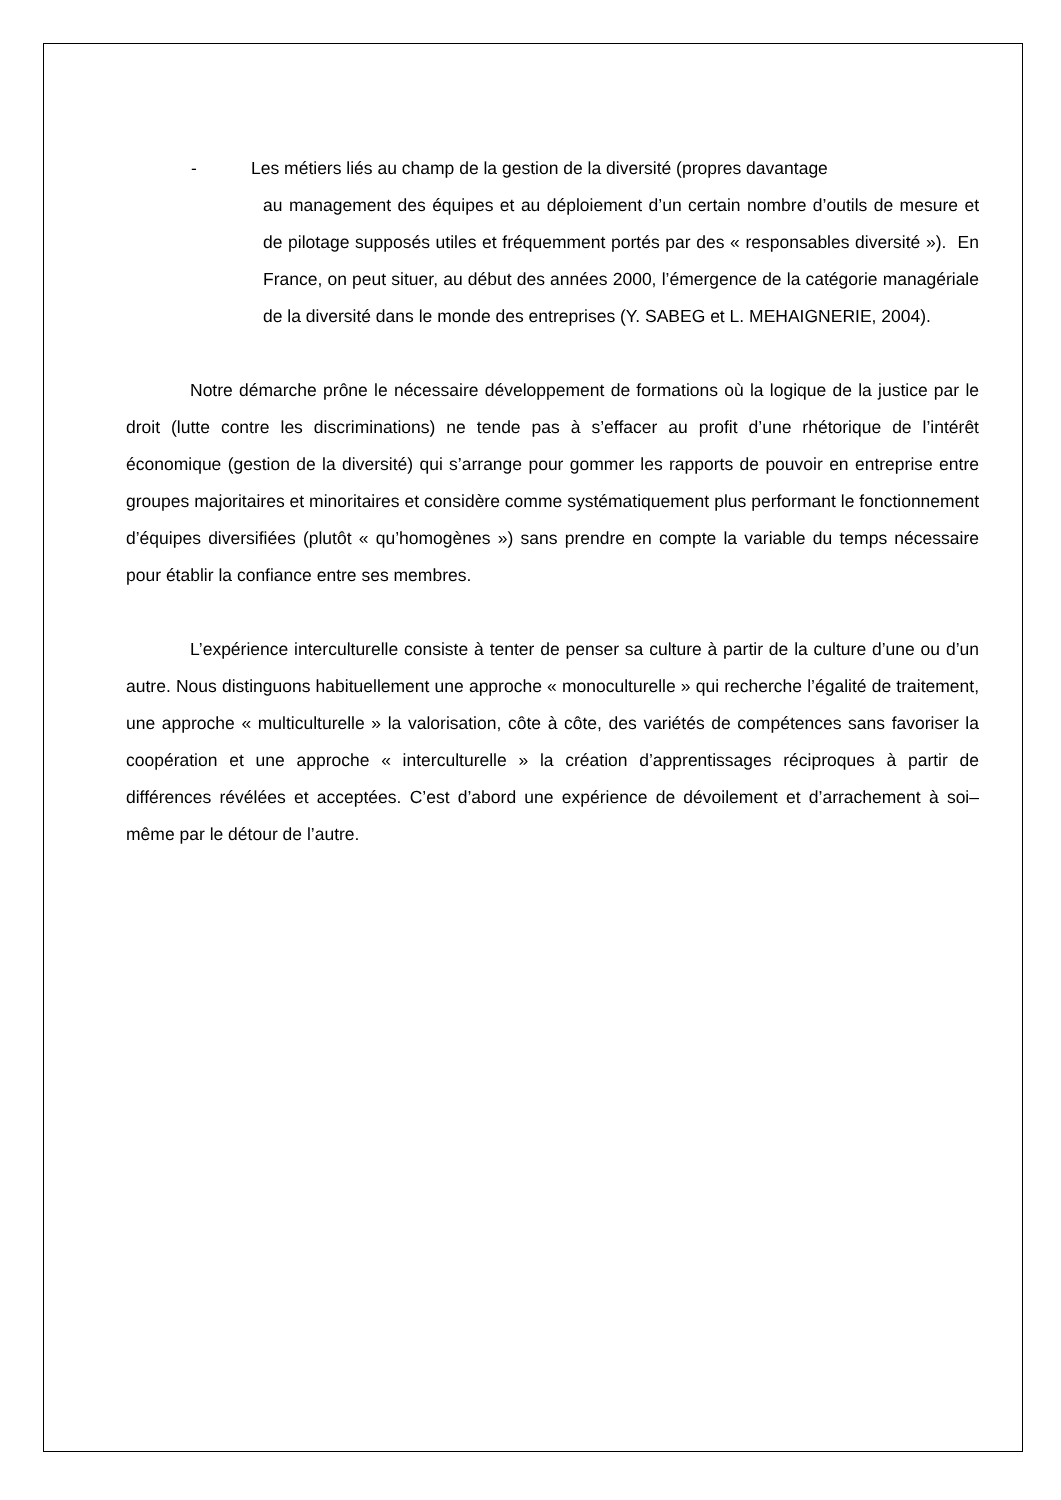- Les métiers liés au champ de la gestion de la diversité (propres davantage
au management des équipes et au déploiement d’un certain nombre d’outils de mesure et de pilotage supposés utiles et fréquemment portés par des « responsables diversité »). En France, on peut situer, au début des années 2000, l’émergence de la catégorie managériale de la diversité dans le monde des entreprises (Y. SABEG et L. MEHAIGNERIE, 2004).
Notre démarche prône le nécessaire développement de formations où la logique de la justice par le droit (lutte contre les discriminations) ne tende pas à s’effacer au profit d’une rhétorique de l’intérêt économique (gestion de la diversité) qui s’arrange pour gommer les rapports de pouvoir en entreprise entre groupes majoritaires et minoritaires et considère comme systématiquement plus performant le fonctionnement d’équipes diversifiées (plutôt « qu’homogènes ») sans prendre en compte la variable du temps nécessaire pour établir la confiance entre ses membres.
L’expérience interculturelle consiste à tenter de penser sa culture à partir de la culture d’une ou d’un autre. Nous distinguons habituellement une approche « monoculturelle » qui recherche l’égalité de traitement, une approche « multiculturelle » la valorisation, côte à côte, des variétés de compétences sans favoriser la coopération et une approche « interculturelle » la création d’apprentissages réciproques à partir de différences révélées et acceptées. C’est d’abord une expérience de dévoilement et d’arrachement à soi–même par le détour de l’autre.